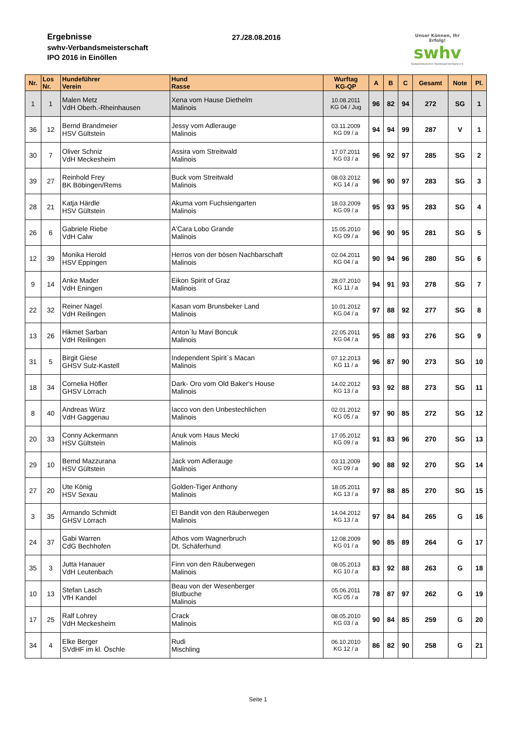Ergebnisse
swhv-Verbandsmeisterschaft
IPO 2016 in Einöllen
27./28.08.2016
Unser Können, Ihr Erfolg!
swhv
Südwestdeutscher Hundesportverband e.V.
| Nr. | Los Nr. | Hundeführer Verein | Hund Rasse | Wurftag KG-QP | A | B | C | Gesamt | Note | Pl. |
| --- | --- | --- | --- | --- | --- | --- | --- | --- | --- | --- |
| 1 | 1 | Malen Metz VdH Oberh.-Rheinhausen | Xena vom Hause Diethelm Malinois | 10.08.2011 KG 04 / Jug | 96 | 82 | 94 | 272 | SG | 1 |
| 36 | 12 | Bernd Brandmeier HSV Gültstein | Jessy vom Adlerauge Malinois | 03.11.2009 KG 09 / a | 94 | 94 | 99 | 287 | V | 1 |
| 30 | 7 | Oliver Schniz VdH Meckesheim | Assira vom Streitwald Malinois | 17.07.2011 KG 03 / a | 96 | 92 | 97 | 285 | SG | 2 |
| 39 | 27 | Reinhold Frey BK Böbingen/Rems | Buck vom Streitwald Malinois | 08.03.2012 KG 14 / a | 96 | 90 | 97 | 283 | SG | 3 |
| 28 | 21 | Katja Härdle HSV Gültstein | Akuma vom Fuchsiengarten Malinois | 18.03.2009 KG 09 / a | 95 | 93 | 95 | 283 | SG | 4 |
| 26 | 6 | Gabriele Riebe VdH Calw | A'Cara Lobo Grande Malinois | 15.05.2010 KG 09 / a | 96 | 90 | 95 | 281 | SG | 5 |
| 12 | 39 | Monika Herold HSV Eppingen | Herros von der bösen Nachbarschaft Malinois | 02.04.2011 KG 04 / a | 90 | 94 | 96 | 280 | SG | 6 |
| 9 | 14 | Anke Mader VdH Eningen | Eikon Spirit of Graz Malinois | 28.07.2010 KG 11 / a | 94 | 91 | 93 | 278 | SG | 7 |
| 22 | 32 | Reiner Nagel VdH Reilingen | Kasan vom Brunsbeker Land Malinois | 10.01.2012 KG 04 / a | 97 | 88 | 92 | 277 | SG | 8 |
| 13 | 26 | Hikmet Sarban VdH Reilingen | Anton´lu Mavi Boncuk Malinois | 22.05.2011 KG 04 / a | 95 | 88 | 93 | 276 | SG | 9 |
| 31 | 5 | Birgit Giese GHSV Sulz-Kastell | Independent Spirit`s Macan Malinois | 07.12.2013 KG 11 / a | 96 | 87 | 90 | 273 | SG | 10 |
| 18 | 34 | Cornelia Höfler GHSV Lörrach | Dark- Oro vom Old Baker's House Malinois | 14.02.2012 KG 13 / a | 93 | 92 | 88 | 273 | SG | 11 |
| 8 | 40 | Andreas Würz VdH Gaggenau | Iacco von den Unbestechlichen Malinois | 02.01.2012 KG 05 / a | 97 | 90 | 85 | 272 | SG | 12 |
| 20 | 33 | Conny Ackermann HSV Gültstein | Anuk vom Haus Mecki Malinois | 17.05.2012 KG 09 / a | 91 | 83 | 96 | 270 | SG | 13 |
| 29 | 10 | Bernd Mazzurana HSV Gültstein | Jack vom Adlerauge Malinois | 03.11.2009 KG 09 / a | 90 | 88 | 92 | 270 | SG | 14 |
| 27 | 20 | Ute König HSV Sexau | Golden-Tiger Anthony Malinois | 18.05.2011 KG 13 / a | 97 | 88 | 85 | 270 | SG | 15 |
| 3 | 35 | Armando Schmidt GHSV Lörrach | El Bandit von den Räuberwegen Malinois | 14.04.2012 KG 13 / a | 97 | 84 | 84 | 265 | G | 16 |
| 24 | 37 | Gabi Warren CdG Bechhofen | Athos vom Wagnerbruch Dt. Schäferhund | 12.08.2009 KG 01 / a | 90 | 85 | 89 | 264 | G | 17 |
| 35 | 3 | Jutta Hanauer VdH Leutenbach | Finn von den Räuberwegen Malinois | 08.05.2013 KG 10 / a | 83 | 92 | 88 | 263 | G | 18 |
| 10 | 13 | Stefan Lasch VfH Kandel | Beau von der Wesenberger Blutbuche Malinois | 05.06.2011 KG 05 / a | 78 | 87 | 97 | 262 | G | 19 |
| 17 | 25 | Ralf Lohrey VdH Meckesheim | Crack Malinois | 08.05.2010 KG 03 / a | 90 | 84 | 85 | 259 | G | 20 |
| 34 | 4 | Elke Berger SVdHF im kl. Öschle | Rudi Mischling | 06.10.2010 KG 12 / a | 86 | 82 | 90 | 258 | G | 21 |
Seite 1